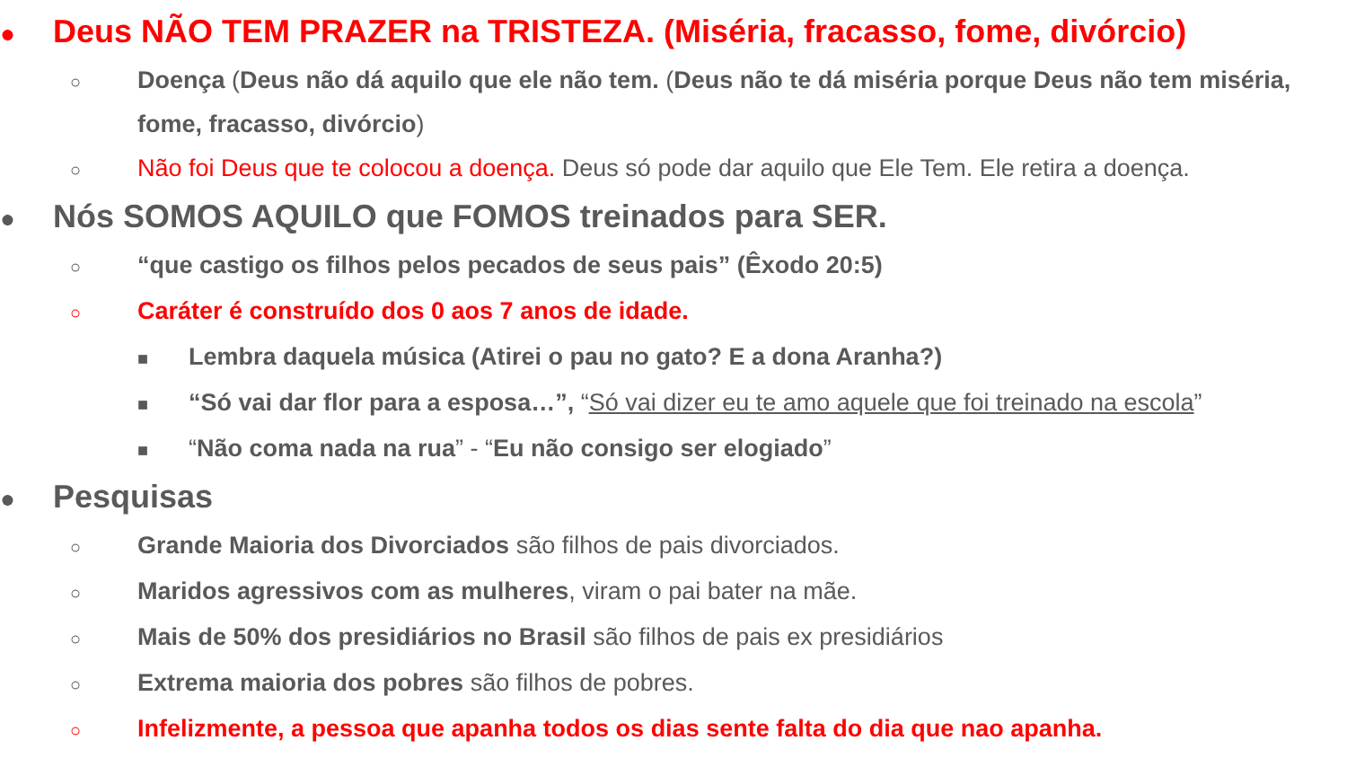● Deus NÃO TEM PRAZER na TRISTEZA. (Miséria, fracasso, fome, divórcio)
○ Doença (Deus não dá aquilo que ele não tem. (Deus não te dá miséria porque Deus não tem miséria, fome, fracasso, divórcio)
○ Não foi Deus que te colocou a doença. Deus só pode dar aquilo que Ele Tem. Ele retira a doença.
● Nós SOMOS AQUILO que FOMOS treinados para SER.
○ “que castigo os filhos pelos pecados de seus pais” (Êxodo 20:5)
○ Caráter é construído dos 0 aos 7 anos de idade.
■ Lembra daquela música (Atirei o pau no gato? E a dona Aranha?)
■ “Só vai dar flor para a esposa…”, “Só vai dizer eu te amo aquele que foi treinado na escola”
■ “Não coma nada na rua” - “Eu não consigo ser elogiado”
● Pesquisas
○ Grande Maioria dos Divorciados são filhos de pais divorciados.
○ Maridos agressivos com as mulheres, viram o pai bater na mãe.
○ Mais de 50% dos presidiários no Brasil são filhos de pais ex presidiários
○ Extrema maioria dos pobres são filhos de pobres.
○ Infelizmente, a pessoa que apanha todos os dias sente falta do dia que nao apanha.